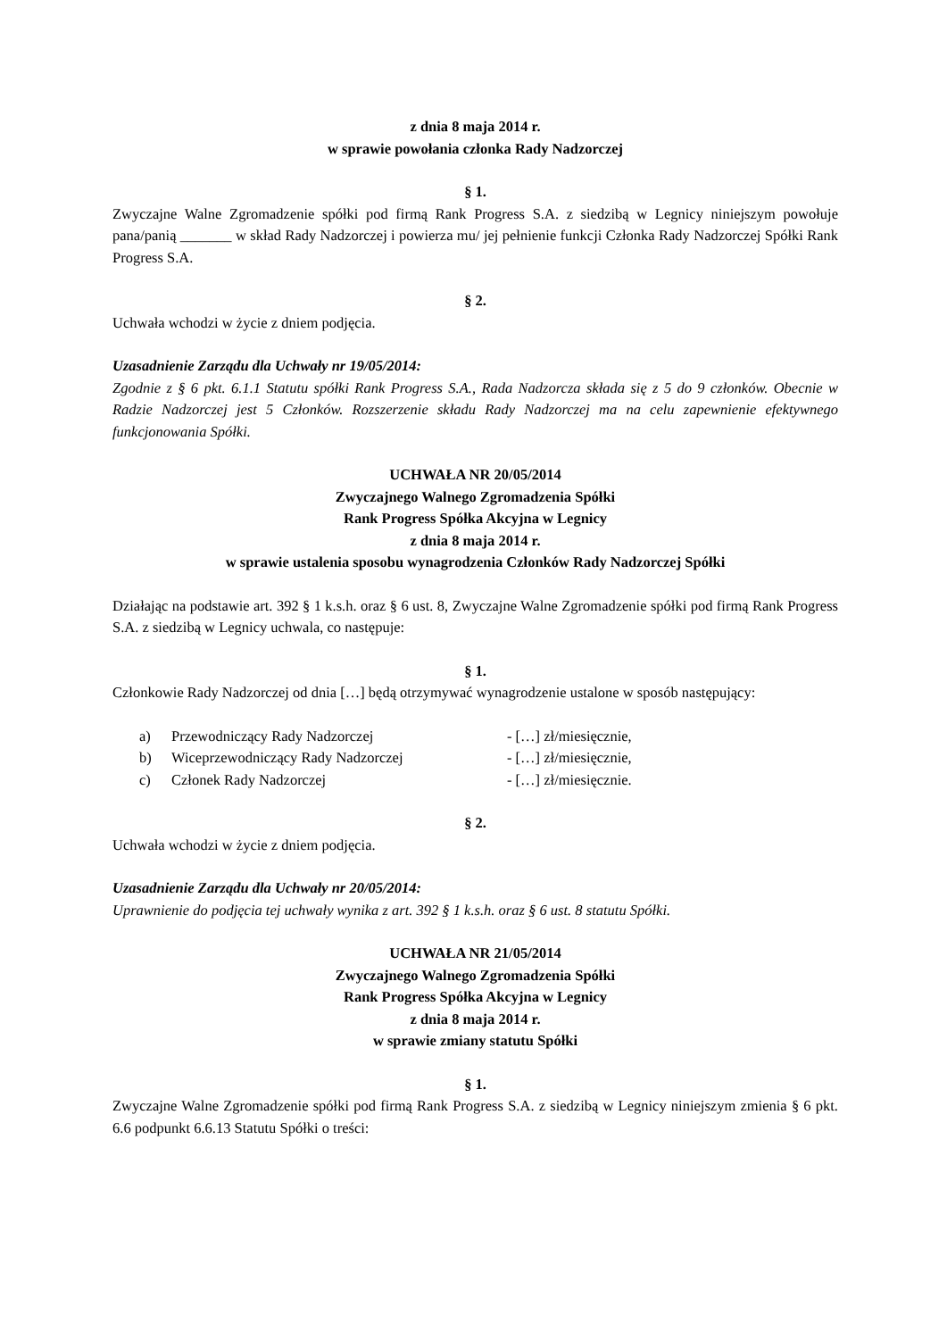z dnia 8 maja 2014 r.
w sprawie powołania członka Rady Nadzorczej
§ 1.
Zwyczajne Walne Zgromadzenie spółki pod firmą Rank Progress S.A. z siedzibą w Legnicy niniejszym powołuje pana/panią _______ w skład Rady Nadzorczej i powierza mu/ jej pełnienie funkcji Członka Rady Nadzorczej Spółki Rank Progress S.A.
§ 2.
Uchwała wchodzi w życie z dniem podjęcia.
Uzasadnienie Zarządu dla Uchwały nr 19/05/2014:
Zgodnie z § 6 pkt. 6.1.1 Statutu spółki Rank Progress S.A., Rada Nadzorcza składa się z 5 do 9 członków. Obecnie w Radzie Nadzorczej jest 5 Członków. Rozszerzenie składu Rady Nadzorczej ma na celu zapewnienie efektywnego funkcjonowania Spółki.
UCHWAŁA NR 20/05/2014
Zwyczajnego Walnego Zgromadzenia Spółki
Rank Progress Spółka Akcyjna w Legnicy
z dnia 8 maja 2014 r.
w sprawie ustalenia sposobu wynagrodzenia Członków Rady Nadzorczej Spółki
Działając na podstawie art. 392 § 1 k.s.h. oraz § 6 ust. 8, Zwyczajne Walne Zgromadzenie spółki pod firmą Rank Progress S.A. z siedzibą w Legnicy uchwala, co następuje:
§ 1.
Członkowie Rady Nadzorczej od dnia […] będą otrzymywać wynagrodzenie ustalone w sposób następujący:
a) Przewodniczący Rady Nadzorczej - […] zł/miesięcznie,
b) Wiceprzewodniczący Rady Nadzorczej - […] zł/miesięcznie,
c) Członek Rady Nadzorczej - […] zł/miesięcznie.
§ 2.
Uchwała wchodzi w życie z dniem podjęcia.
Uzasadnienie Zarządu dla Uchwały nr 20/05/2014:
Uprawnienie do podjęcia tej uchwały wynika z art. 392 § 1 k.s.h. oraz § 6 ust. 8 statutu Spółki.
UCHWAŁA NR 21/05/2014
Zwyczajnego Walnego Zgromadzenia Spółki
Rank Progress Spółka Akcyjna w Legnicy
z dnia 8 maja 2014 r.
w sprawie zmiany statutu Spółki
§ 1.
Zwyczajne Walne Zgromadzenie spółki pod firmą Rank Progress S.A. z siedzibą w Legnicy niniejszym zmienia § 6 pkt. 6.6 podpunkt 6.6.13 Statutu Spółki o treści: